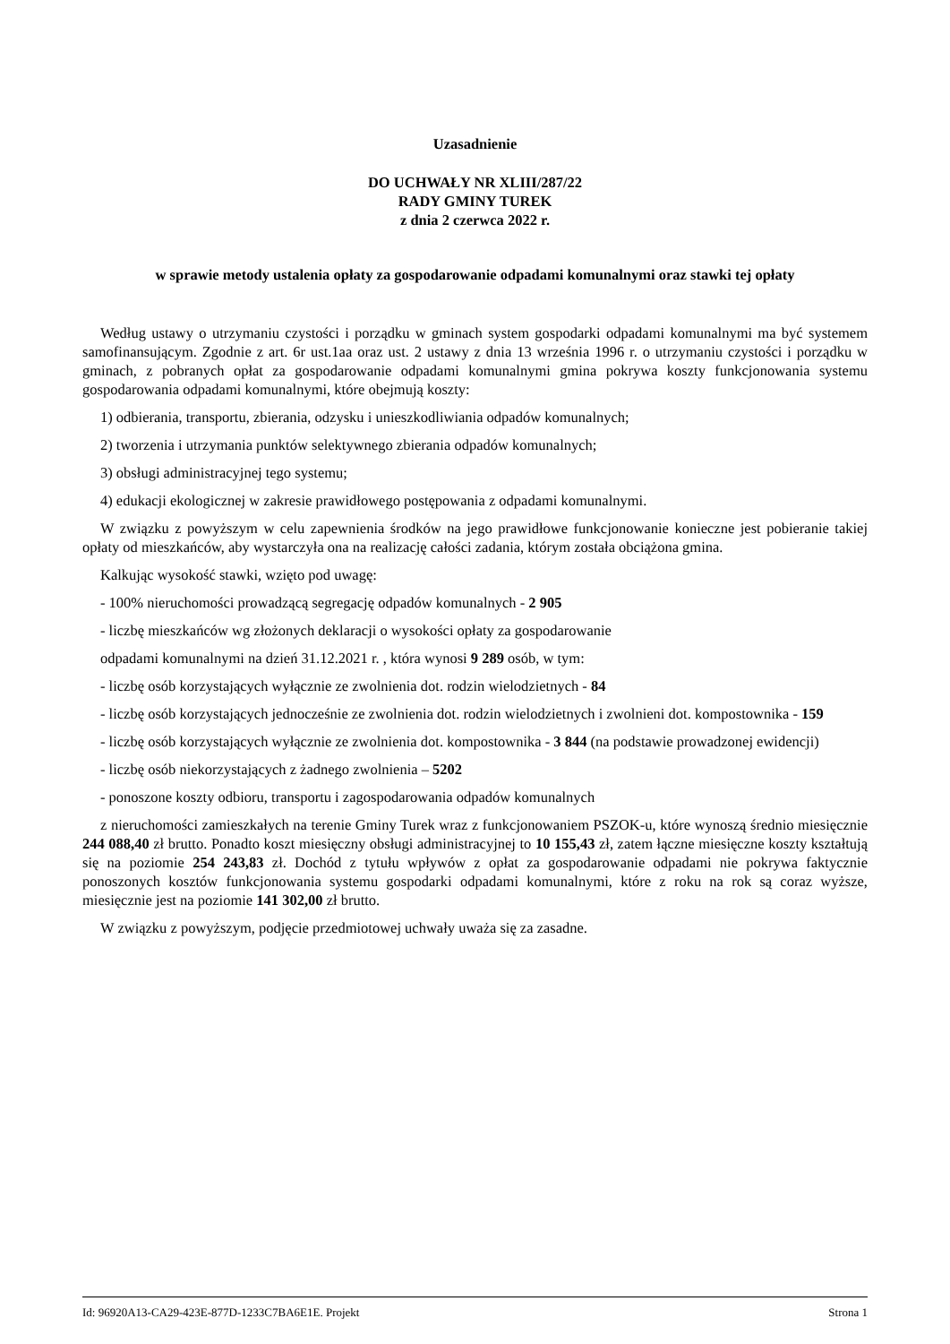Uzasadnienie
DO UCHWAŁY NR XLIII/287/22
RADY GMINY TUREK
z dnia 2 czerwca 2022 r.
w sprawie metody ustalenia opłaty za gospodarowanie odpadami komunalnymi oraz stawki tej opłaty
Według ustawy o utrzymaniu czystości i porządku w gminach system gospodarki odpadami komunalnymi ma być systemem samofinansującym. Zgodnie z art. 6r ust.1aa oraz ust. 2 ustawy z dnia 13 września 1996 r. o utrzymaniu czystości i porządku w gminach, z pobranych opłat za gospodarowanie odpadami komunalnymi gmina pokrywa koszty funkcjonowania systemu gospodarowania odpadami komunalnymi, które obejmują koszty:
1) odbierania, transportu, zbierania, odzysku i unieszkodliwiania odpadów komunalnych;
2) tworzenia i utrzymania punktów selektywnego zbierania odpadów komunalnych;
3) obsługi administracyjnej tego systemu;
4) edukacji ekologicznej w zakresie prawidłowego postępowania z odpadami komunalnymi.
W związku z powyższym w celu zapewnienia środków na jego prawidłowe funkcjonowanie konieczne jest pobieranie takiej opłaty od mieszkańców, aby wystarczyła ona na realizację całości zadania, którym została obciążona gmina.
Kalkując wysokość stawki, wzięto pod uwagę:
- 100% nieruchomości prowadzącą segregację odpadów komunalnych - 2 905
- liczbę mieszkańców wg złożonych deklaracji o wysokości opłaty za gospodarowanie
odpadami komunalnymi na dzień 31.12.2021 r. , która wynosi 9 289 osób, w tym:
- liczbę osób korzystających wyłącznie ze zwolnienia dot. rodzin wielodzietnych - 84
- liczbę osób korzystających jednocześnie ze zwolnienia dot. rodzin wielodzietnych i zwolnieni dot. kompostownika - 159
- liczbę osób korzystających wyłącznie ze zwolnienia dot. kompostownika - 3 844 (na podstawie prowadzonej ewidencji)
- liczbę osób niekorzystających z żadnego zwolnienia – 5202
- ponoszone koszty odbioru, transportu i zagospodarowania odpadów komunalnych
z nieruchomości zamieszkałych na terenie Gminy Turek wraz z funkcjonowaniem PSZOK-u, które wynoszą średnio miesięcznie 244 088,40 zł brutto. Ponadto koszt miesięczny obsługi administracyjnej to 10 155,43 zł, zatem łączne miesięczne koszty kształtują się na poziomie 254 243,83 zł. Dochód z tytułu wpływów z opłat za gospodarowanie odpadami nie pokrywa faktycznie ponoszonych kosztów funkcjonowania systemu gospodarki odpadami komunalnymi, które z roku na rok są coraz wyższe, miesięcznie jest na poziomie 141 302,00 zł brutto.
W związku z powyższym, podjęcie przedmiotowej uchwały uważa się za zasadne.
Id: 96920A13-CA29-423E-877D-1233C7BA6E1E. Projekt Strona 1